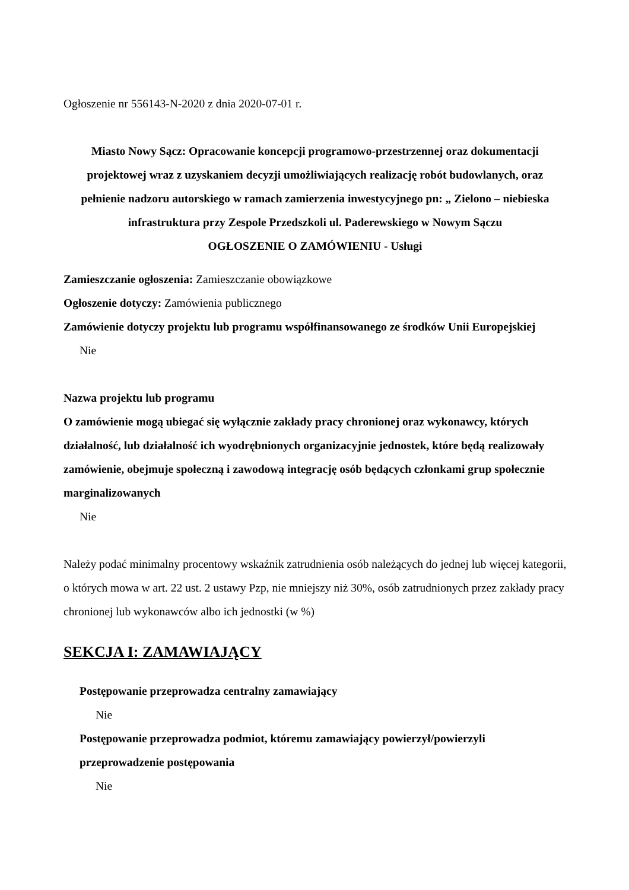Ogłoszenie nr 556143-N-2020 z dnia 2020-07-01 r.
Miasto Nowy Sącz: Opracowanie koncepcji programowo-przestrzennej oraz dokumentacji projektowej wraz z uzyskaniem decyzji umożliwiających realizację robót budowlanych, oraz pełnienie nadzoru autorskiego w ramach zamierzenia inwestycyjnego pn: „ Zielono – niebieska infrastruktura przy Zespole Przedszkoli ul. Paderewskiego w Nowym Sączu
OGŁOSZENIE O ZAMÓWIENIU - Usługi
Zamieszczanie ogłoszenia: Zamieszczanie obowiązkowe
Ogłoszenie dotyczy: Zamówienia publicznego
Zamówienie dotyczy projektu lub programu współfinansowanego ze środków Unii Europejskiej
Nie
Nazwa projektu lub programu
O zamówienie mogą ubiegać się wyłącznie zakłady pracy chronionej oraz wykonawcy, których działalność, lub działalność ich wyodrębnionych organizacyjnie jednostek, które będą realizowały zamówienie, obejmuje społeczną i zawodową integrację osób będących członkami grup społecznie marginalizowanych
Nie
Należy podać minimalny procentowy wskaźnik zatrudnienia osób należących do jednej lub więcej kategorii, o których mowa w art. 22 ust. 2 ustawy Pzp, nie mniejszy niż 30%, osób zatrudnionych przez zakłady pracy chronionej lub wykonawców albo ich jednostki (w %)
SEKCJA I: ZAMAWIAJĄCY
Postępowanie przeprowadza centralny zamawiający
Nie
Postępowanie przeprowadza podmiot, któremu zamawiający powierzył/powierzyli przeprowadzenie postępowania
Nie